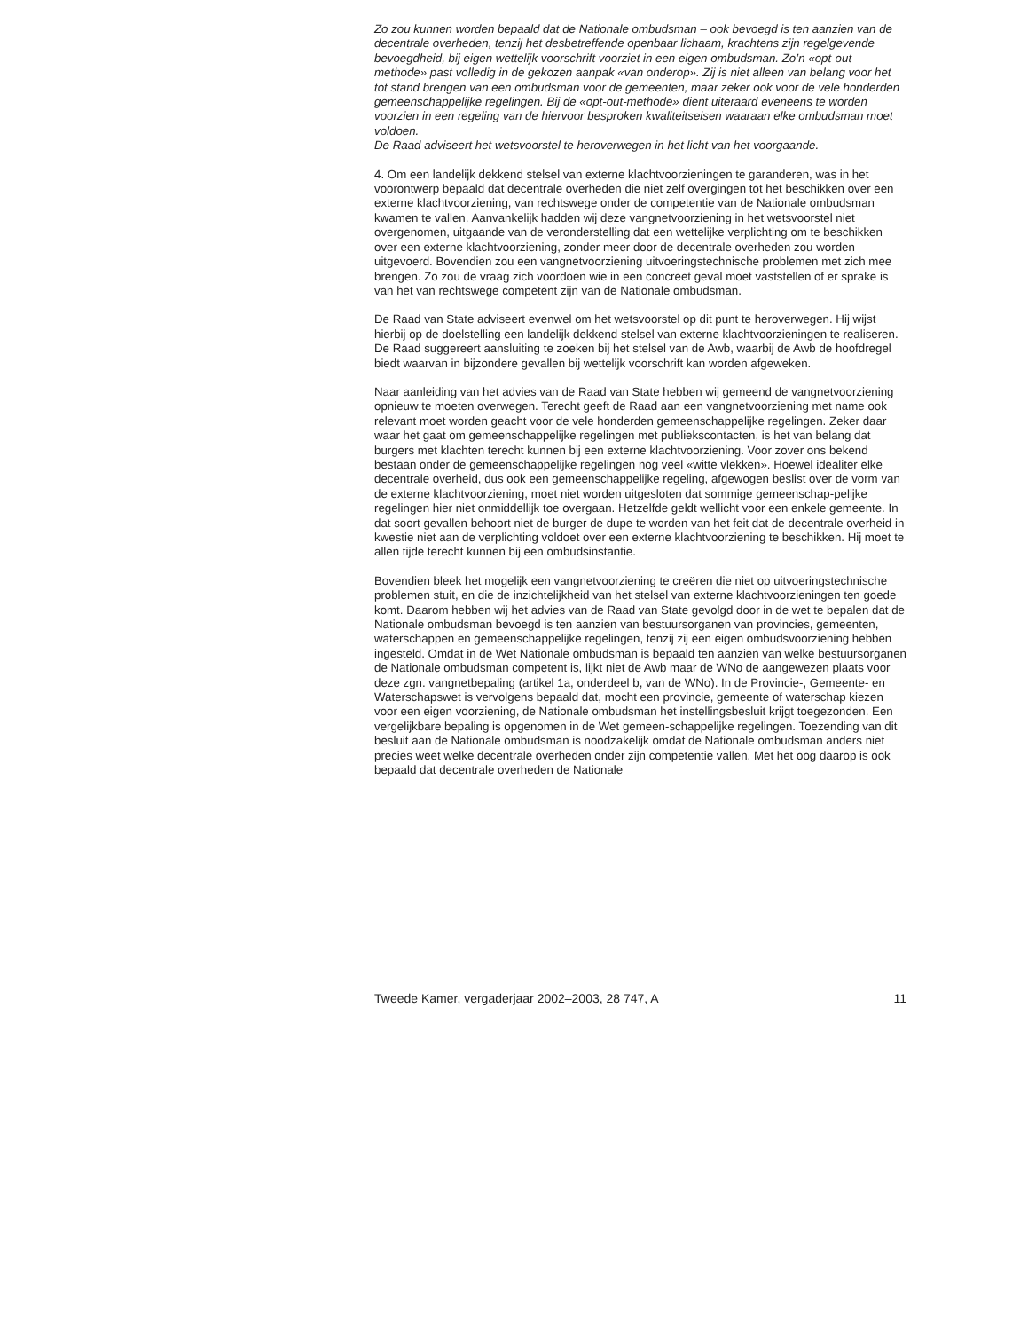Zo zou kunnen worden bepaald dat de Nationale ombudsman – ook bevoegd is ten aanzien van de decentrale overheden, tenzij het desbetreffende openbaar lichaam, krachtens zijn regelgevende bevoegdheid, bij eigen wettelijk voorschrift voorziet in een eigen ombudsman. Zo’n «opt-out-methode» past volledig in de gekozen aanpak «van onderop». Zij is niet alleen van belang voor het tot stand brengen van een ombudsman voor de gemeenten, maar zeker ook voor de vele honderden gemeenschappelijke regelingen. Bij de «opt-out-methode» dient uiteraard eveneens te worden voorzien in een regeling van de hiervoor besproken kwaliteitseisen waaraan elke ombudsman moet voldoen.
De Raad adviseert het wetsvoorstel te heroverwegen in het licht van het voorgaande.
4. Om een landelijk dekkend stelsel van externe klachtvoorzieningen te garanderen, was in het voorontwerp bepaald dat decentrale overheden die niet zelf overgingen tot het beschikken over een externe klachtvoorziening, van rechtswege onder de competentie van de Nationale ombudsman kwamen te vallen. Aanvankelijk hadden wij deze vangnetvoorziening in het wetsvoorstel niet overgenomen, uitgaande van de veronderstelling dat een wettelijke verplichting om te beschikken over een externe klachtvoorziening, zonder meer door de decentrale overheden zou worden uitgevoerd. Bovendien zou een vangnetvoorziening uitvoeringstechnische problemen met zich mee brengen. Zo zou de vraag zich voordoen wie in een concreet geval moet vaststellen of er sprake is van het van rechtswege competent zijn van de Nationale ombudsman.
De Raad van State adviseert evenwel om het wetsvoorstel op dit punt te heroverwegen. Hij wijst hierbij op de doelstelling een landelijk dekkend stelsel van externe klachtvoorzieningen te realiseren. De Raad suggereert aansluiting te zoeken bij het stelsel van de Awb, waarbij de Awb de hoofdregel biedt waarvan in bijzondere gevallen bij wettelijk voorschrift kan worden afgeweken.
Naar aanleiding van het advies van de Raad van State hebben wij gemeend de vangnetvoorziening opnieuw te moeten overwegen. Terecht geeft de Raad aan een vangnetvoorziening met name ook relevant moet worden geacht voor de vele honderden gemeenschappelijke regelingen. Zeker daar waar het gaat om gemeenschappelijke regelingen met publiekscontacten, is het van belang dat burgers met klachten terecht kunnen bij een externe klachtvoorziening. Voor zover ons bekend bestaan onder de gemeenschappelijke regelingen nog veel «witte vlekken». Hoewel idealiter elke decentrale overheid, dus ook een gemeenschappelijke regeling, afgewogen beslist over de vorm van de externe klachtvoorziening, moet niet worden uitgesloten dat sommige gemeenschap-pelijke regelingen hier niet onmiddellijk toe overgaan. Hetzelfde geldt wellicht voor een enkele gemeente. In dat soort gevallen behoort niet de burger de dupe te worden van het feit dat de decentrale overheid in kwestie niet aan de verplichting voldoet over een externe klachtvoorziening te beschikken. Hij moet te allen tijde terecht kunnen bij een ombudsinstantie.
Bovendien bleek het mogelijk een vangnetvoorziening te creëren die niet op uitvoeringstechnische problemen stuit, en die de inzichtelijkheid van het stelsel van externe klachtvoorzieningen ten goede komt. Daarom hebben wij het advies van de Raad van State gevolgd door in de wet te bepalen dat de Nationale ombudsman bevoegd is ten aanzien van bestuursorganen van provincies, gemeenten, waterschappen en gemeenschappelijke regelingen, tenzij zij een eigen ombudsvoorziening hebben ingesteld. Omdat in de Wet Nationale ombudsman is bepaald ten aanzien van welke bestuursorganen de Nationale ombudsman competent is, lijkt niet de Awb maar de WNo de aangewezen plaats voor deze zgn. vangnetbepaling (artikel 1a, onderdeel b, van de WNo). In de Provincie-, Gemeente- en Waterschapswet is vervolgens bepaald dat, mocht een provincie, gemeente of waterschap kiezen voor een eigen voorziening, de Nationale ombudsman het instellingsbesluit krijgt toegezonden. Een vergelijkbare bepaling is opgenomen in de Wet gemeen-schappelijke regelingen. Toezending van dit besluit aan de Nationale ombudsman is noodzakelijk omdat de Nationale ombudsman anders niet precies weet welke decentrale overheden onder zijn competentie vallen. Met het oog daarop is ook bepaald dat decentrale overheden de Nationale
Tweede Kamer, vergaderjaar 2002–2003, 28 747, A 11